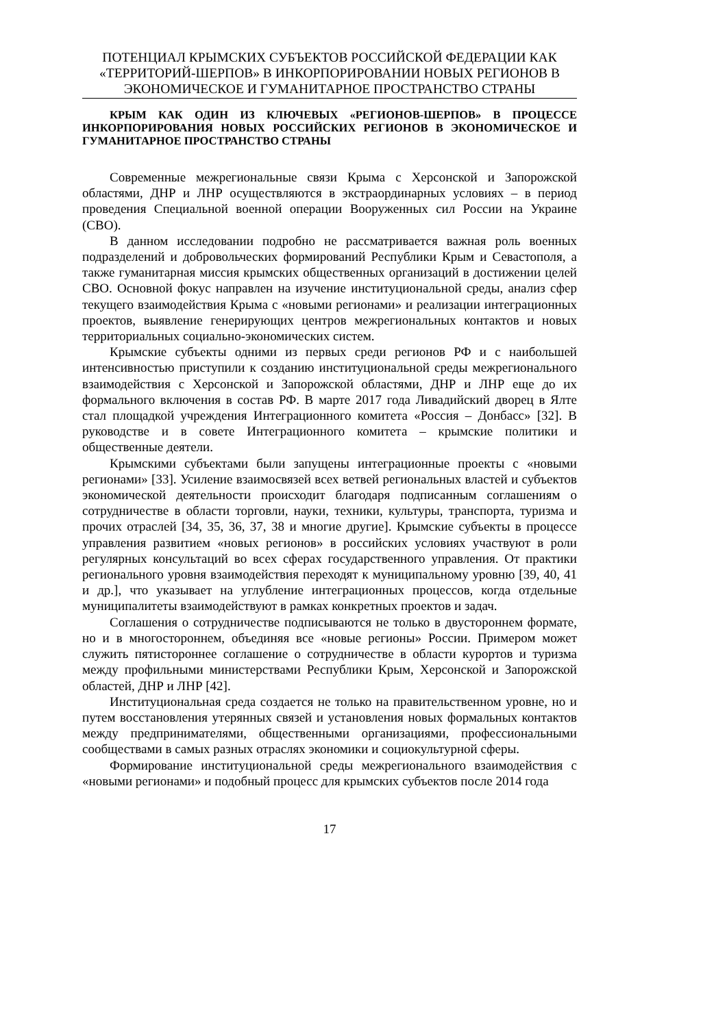ПОТЕНЦИАЛ КРЫМСКИХ СУБЪЕКТОВ РОССИЙСКОЙ ФЕДЕРАЦИИ КАК «ТЕРРИТОРИЙ-ШЕРПОВ» В ИНКОРПОРИРОВАНИИ НОВЫХ РЕГИОНОВ В ЭКОНОМИЧЕСКОЕ И ГУМАНИТАРНОЕ ПРОСТРАНСТВО СТРАНЫ
КРЫМ КАК ОДИН ИЗ КЛЮЧЕВЫХ «РЕГИОНОВ-ШЕРПОВ» В ПРОЦЕССЕ ИНКОРПОРИРОВАНИЯ НОВЫХ РОССИЙСКИХ РЕГИОНОВ В ЭКОНОМИЧЕСКОЕ И ГУМАНИТАРНОЕ ПРОСТРАНСТВО СТРАНЫ
Современные межрегиональные связи Крыма с Херсонской и Запорожской областями, ДНР и ЛНР осуществляются в экстраординарных условиях – в период проведения Специальной военной операции Вооруженных сил России на Украине (СВО).
В данном исследовании подробно не рассматривается важная роль военных подразделений и добровольческих формирований Республики Крым и Севастополя, а также гуманитарная миссия крымских общественных организаций в достижении целей СВО. Основной фокус направлен на изучение институциональной среды, анализ сфер текущего взаимодействия Крыма с «новыми регионами» и реализации интеграционных проектов, выявление генерирующих центров межрегиональных контактов и новых территориальных социально-экономических систем.
Крымские субъекты одними из первых среди регионов РФ и с наибольшей интенсивностью приступили к созданию институциональной среды межрегионального взаимодействия с Херсонской и Запорожской областями, ДНР и ЛНР еще до их формального включения в состав РФ. В марте 2017 года Ливадийский дворец в Ялте стал площадкой учреждения Интеграционного комитета «Россия – Донбасс» [32]. В руководстве и в совете Интеграционного комитета – крымские политики и общественные деятели.
Крымскими субъектами были запущены интеграционные проекты с «новыми регионами» [33]. Усиление взаимосвязей всех ветвей региональных властей и субъектов экономической деятельности происходит благодаря подписанным соглашениям о сотрудничестве в области торговли, науки, техники, культуры, транспорта, туризма и прочих отраслей [34, 35, 36, 37, 38 и многие другие]. Крымские субъекты в процессе управления развитием «новых регионов» в российских условиях участвуют в роли регулярных консультаций во всех сферах государственного управления. От практики регионального уровня взаимодействия переходят к муниципальному уровню [39, 40, 41 и др.], что указывает на углубление интеграционных процессов, когда отдельные муниципалитеты взаимодействуют в рамках конкретных проектов и задач.
Соглашения о сотрудничестве подписываются не только в двустороннем формате, но и в многостороннем, объединяя все «новые регионы» России. Примером может служить пятистороннее соглашение о сотрудничестве в области курортов и туризма между профильными министерствами Республики Крым, Херсонской и Запорожской областей, ДНР и ЛНР [42].
Институциональная среда создается не только на правительственном уровне, но и путем восстановления утерянных связей и установления новых формальных контактов между предпринимателями, общественными организациями, профессиональными сообществами в самых разных отраслях экономики и социокультурной сферы.
Формирование институциональной среды межрегионального взаимодействия с «новыми регионами» и подобный процесс для крымских субъектов после 2014 года
17